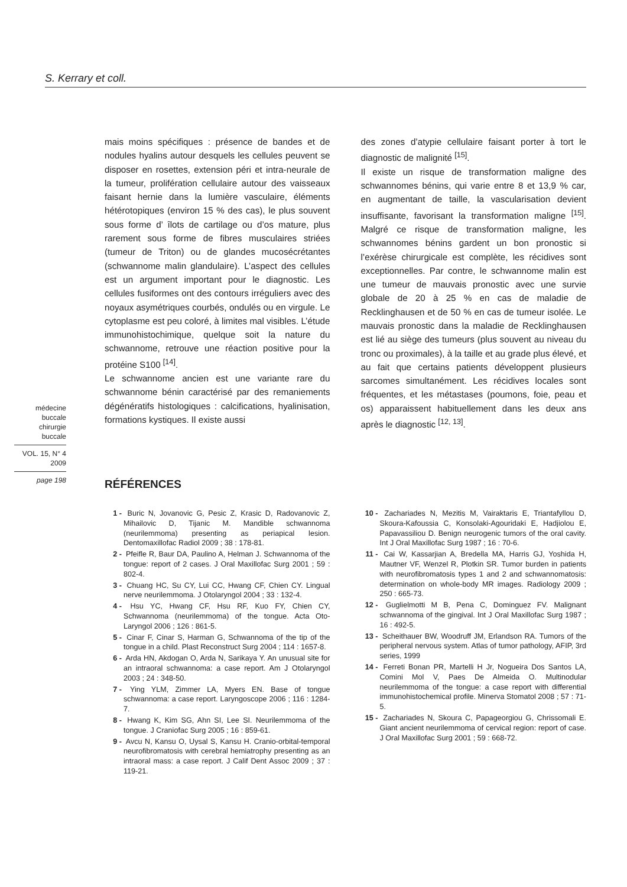S. Kerrary et coll.
mais moins spécifiques : présence de bandes et de nodules hyalins autour desquels les cellules peuvent se disposer en rosettes, extension péri et intra-neurale de la tumeur, prolifération cellulaire autour des vaisseaux faisant hernie dans la lumière vasculaire, éléments hétérotopiques (environ 15 % des cas), le plus souvent sous forme d’ îlots de cartilage ou d’os mature, plus rarement sous forme de fibres musculaires striées (tumeur de Triton) ou de glandes mucosécrétantes (schwannome malin glandulaire). L’aspect des cellules est un argument important pour le diagnostic. Les cellules fusiformes ont des contours irréguliers avec des noyaux asymétriques courbés, ondulés ou en virgule. Le cytoplasme est peu coloré, à limites mal visibles. L’étude immunohistochimique, quelque soit la nature du schwannome, retrouve une réaction positive pour la protéine S100 <sup>[14]</sup>.
Le schwannome ancien est une variante rare du schwannome bénin caractérisé par des remaniements dégénératifs histologiques : calcifications, hyalinisation, formations kystiques. Il existe aussi
des zones d’atypie cellulaire faisant porter à tort le diagnostic de malignité <sup>[15]</sup>.
Il existe un risque de transformation maligne des schwannomes bénins, qui varie entre 8 et 13,9 % car, en augmentant de taille, la vascularisation devient insuffisante, favorisant la transformation maligne <sup>[15]</sup>. Malgré ce risque de transformation maligne, les schwannomes bénins gardent un bon pronostic si l’exérèse chirurgicale est complète, les récidives sont exceptionnelles. Par contre, le schwannome malin est une tumeur de mauvais pronostic avec une survie globale de 20 à 25 % en cas de maladie de Recklinghausen et de 50 % en cas de tumeur isolée. Le mauvais pronostic dans la maladie de Recklinghausen est lié au siège des tumeurs (plus souvent au niveau du tronc ou proximales), à la taille et au grade plus élevé, et au fait que certains patients développent plusieurs sarcomes simultanément. Les récidives locales sont fréquentes, et les métastases (poumons, foie, peau et os) apparaissent habituellement dans les deux ans après le diagnostic <sup>[12, 13]</sup>.
médecine
buccale
chirurgie
buccale
VOL. 15, N° 4
2009
page 198
RÉFÉRENCES
1 - Buric N, Jovanovic G, Pesic Z, Krasic D, Radovanovic Z, Mihailovic D, Tijanic M. Mandible schwannoma (neurilemmoma) presenting as periapical lesion. Dentomaxillofac Radiol 2009 ; 38 : 178-81.
2 - Pfeifle R, Baur DA, Paulino A, Helman J. Schwannoma of the tongue: report of 2 cases. J Oral Maxillofac Surg 2001 ; 59 : 802-4.
3 - Chuang HC, Su CY, Lui CC, Hwang CF, Chien CY. Lingual nerve neurilemmoma. J Otolaryngol 2004 ; 33 : 132-4.
4 - Hsu YC, Hwang CF, Hsu RF, Kuo FY, Chien CY, Schwannoma (neurilemmoma) of the tongue. Acta Oto-Laryngol 2006 ; 126 : 861-5.
5 - Cinar F, Cinar S, Harman G, Schwannoma of the tip of the tongue in a child. Plast Reconstruct Surg 2004 ; 114 : 1657-8.
6 - Arda HN, Akdogan O, Arda N, Sarikaya Y. An unusual site for an intraoral schwannoma: a case report. Am J Otolaryngol 2003 ; 24 : 348-50.
7 - Ying YLM, Zimmer LA, Myers EN. Base of tongue schwannoma: a case report. Laryngoscope 2006 ; 116 : 1284-7.
8 - Hwang K, Kim SG, Ahn SI, Lee SI. Neurilemmoma of the tongue. J Craniofac Surg 2005 ; 16 : 859-61.
9 - Avcu N, Kansu O, Uysal S, Kansu H. Cranio-orbital-temporal neurofibromatosis with cerebral hemiatrophy presenting as an intraoral mass: a case report. J Calif Dent Assoc 2009 ; 37 : 119-21.
10 - Zachariades N, Mezitis M, Vairaktaris E, Triantafyllou D, Skoura-Kafoussia C, Konsolaki-Agouridaki E, Hadjiolou E, Papavassiliou D. Benign neurogenic tumors of the oral cavity. Int J Oral Maxillofac Surg 1987 ; 16 : 70-6.
11 - Cai W, Kassarjian A, Bredella MA, Harris GJ, Yoshida H, Mautner VF, Wenzel R, Plotkin SR. Tumor burden in patients with neurofibromatosis types 1 and 2 and schwannomatosis: determination on whole-body MR images. Radiology 2009 ; 250 : 665-73.
12 - Guglielmotti M B, Pena C, Dominguez FV. Malignant schwannoma of the gingival. Int J Oral Maxillofac Surg 1987 ; 16 : 492-5.
13 - Scheithauer BW, Woodruff JM, Erlandson RA. Tumors of the peripheral nervous system. Atlas of tumor pathology, AFIP, 3rd series, 1999
14 - Ferreti Bonan PR, Martelli H Jr, Nogueira Dos Santos LA, Comini Mol V, Paes De Almeida O. Multinodular neurilemmoma of the tongue: a case report with differential immunohistochemical profile. Minerva Stomatol 2008 ; 57 : 71-5.
15 - Zachariades N, Skoura C, Papageorgiou G, Chrissomali E. Giant ancient neurilemmoma of cervical region: report of case. J Oral Maxillofac Surg 2001 ; 59 : 668-72.